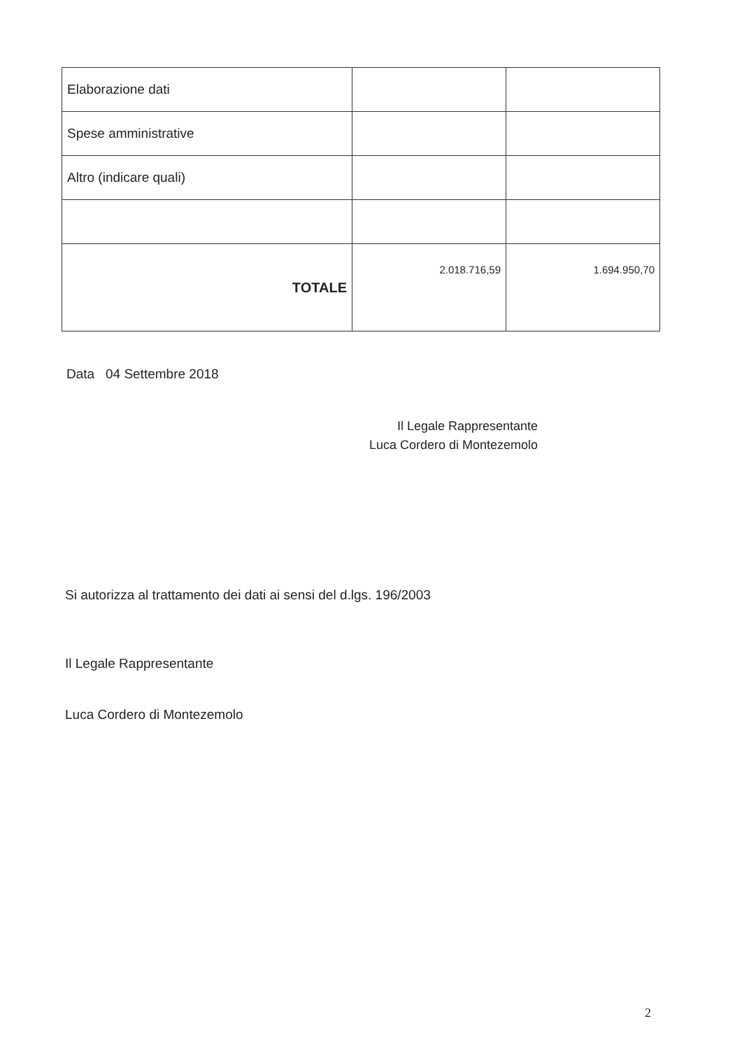| Elaborazione dati | | |
| Spese amministrative | | |
| Altro (indicare quali) | | |
| TOTALE | 2.018.716,59 | 1.694.950,70 |
Data 04 Settembre 2018
Il Legale Rappresentante
Luca Cordero di Montezemolo
Si autorizza al trattamento dei dati ai sensi del d.lgs. 196/2003
Il Legale Rappresentante
Luca Cordero di Montezemolo
2